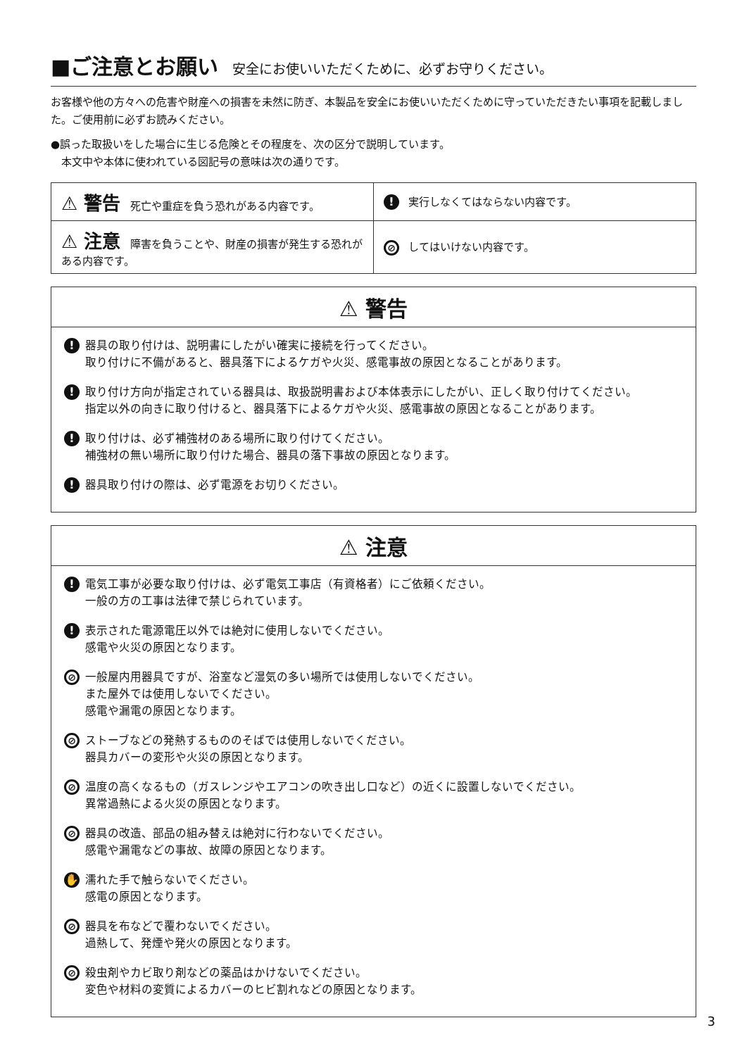■ご注意とお願い 安全にお使いいただくために、必ずお守りください。
お客様や他の方々への危害や財産への損害を未然に防ぎ、本製品を安全にお使いいただくために守っていただきたい事項を記載しました。ご使用前に必ずお読みください。
●誤った取扱いをした場合に生じる危険とその程度を、次の区分で説明しています。
　本文中や本体に使われている図記号の意味は次の通りです。
| ⚠ 警告 死亡や重症を負う恐れがある内容です。 | ! 実行しなくてはならない内容です。 |
| ⚠ 注意 障害を負うことや、財産の損害が発生する恐れがある内容です。 | ⊘ してはいけない内容です。 |
⚠ 警告
!
器具の取り付けは、説明書にしたがい確実に接続を行ってください。
取り付けに不備があると、器具落下によるケガや火災、感電事故の原因となることがあります。
!
取り付け方向が指定されている器具は、取扱説明書および本体表示にしたがい、正しく取り付けてください。
指定以外の向きに取り付けると、器具落下によるケガや火災、感電事故の原因となることがあります。
!
取り付けは、必ず補強材のある場所に取り付けてください。
補強材の無い場所に取り付けた場合、器具の落下事故の原因となります。
!
器具取り付けの際は、必ず電源をお切りください。
⚠ 注意
!
電気工事が必要な取り付けは、必ず電気工事店（有資格者）にご依頼ください。
一般の方の工事は法律で禁じられています。
!
表示された電源電圧以外では絶対に使用しないでください。
感電や火災の原因となります。
⊘
一般屋内用器具ですが、浴室など湿気の多い場所では使用しないでください。
また屋外では使用しないでください。
感電や漏電の原因となります。
⊘
ストーブなどの発熱するもののそばでは使用しないでください。
器具カバーの変形や火災の原因となります。
⊘
温度の高くなるもの（ガスレンジやエアコンの吹き出し口など）の近くに設置しないでください。
異常過熱による火災の原因となります。
⊘
器具の改造、部品の組み替えは絶対に行わないでください。
感電や漏電などの事故、故障の原因となります。
✋
濡れた手で触らないでください。
感電の原因となります。
⊘
器具を布などで覆わないでください。
過熱して、発煙や発火の原因となります。
⊘
殺虫剤やカビ取り剤などの薬品はかけないでください。
変色や材料の変質によるカバーのヒビ割れなどの原因となります。
3